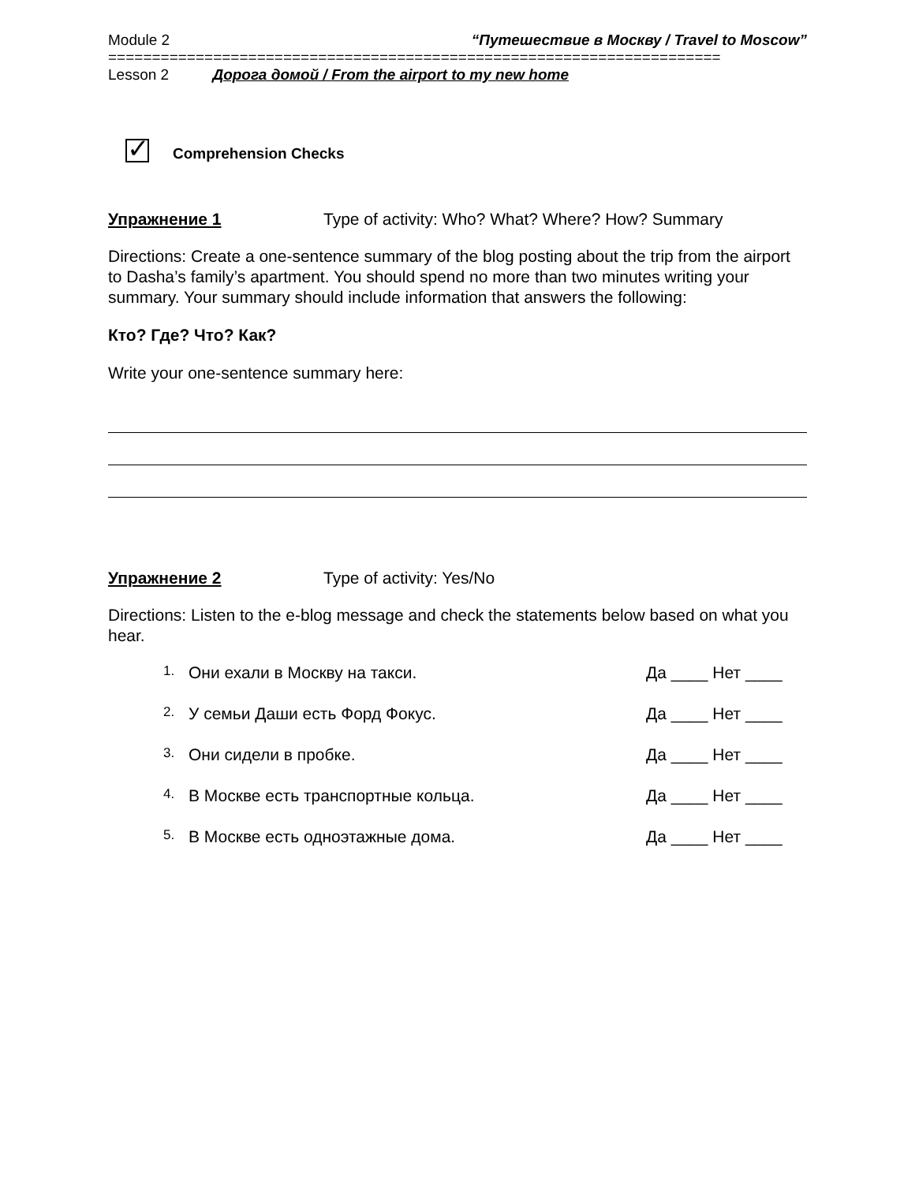Module 2 “Путешествие в Москву / Travel to Moscow”
======================================================================
Lesson 2 Дорога домой / From the airport to my new home
✓
Comprehension Checks
Упражнение 1 Type of activity: Who? What? Where? How? Summary
Directions: Create a one-sentence summary of the blog posting about the trip from the airport to Dasha’s family’s apartment. You should spend no more than two minutes writing your summary. Your summary should include information that answers the following:
Кто? Где? Что? Как?
Write your one-sentence summary here:
Упражнение 2 Type of activity: Yes/No
Directions: Listen to the e-blog message and check the statements below based on what you hear.
1. Они ехали в Москву на такси. Да ____ Нет ____
2. У семьи Даши есть Форд Фокус. Да ____ Нет ____
3. Они сидели в пробке. Да ____ Нет ____
4. В Москве есть транспортные кольца. Да ____ Нет ____
5. В Москве есть одноэтажные дома. Да ____ Нет ____